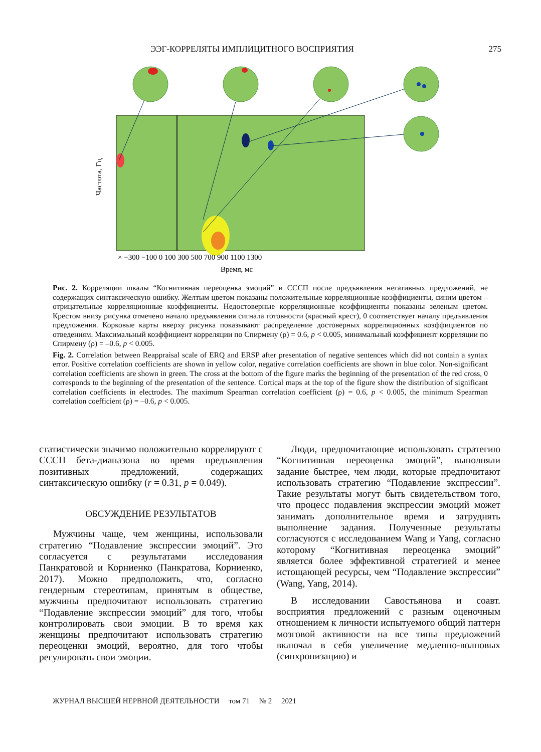ЭЭГ-КОРРЕЛЯТЫ ИМПЛИЦИТНОГО ВОСПРИЯТИЯ 275
Частота, Гц
× −300 −100 0 100 300 500 700 900 1100 1300
Время, мс
Рис. 2. Корреляции шкалы “Когнитивная переоценка эмоций” и СССП после предъявления негативных предложений, не содержащих синтаксическую ошибку. Желтым цветом показаны положительные корреляционные коэффициенты, синим цветом – отрицательные корреляционные коэффициенты. Недостоверные корреляционные коэффициенты показаны зеленым цветом. Крестом внизу рисунка отмечено начало предъявления сигнала готовности (красный крест), 0 соответствует началу предъявления предложения. Корковые карты вверху рисунка показывают распределение достоверных корреляционных коэффициентов по отведениям. Максимальный коэффициент корреляции по Спирмену (ρ) = 0.6, p < 0.005, минимальный коэффициент корреляции по Спирмену (ρ) = –0.6, p < 0.005.
Fig. 2. Correlation between Reappraisal scale of ERQ and ERSP after presentation of negative sentences which did not contain a syntax error. Positive correlation coefficients are shown in yellow color, negative correlation coefficients are shown in blue color. Non-significant correlation coefficients are shown in green. The cross at the bottom of the figure marks the beginning of the presentation of the red cross, 0 corresponds to the beginning of the presentation of the sentence. Cortical maps at the top of the figure show the distribution of significant correlation coefficients in electrodes. The maximum Spearman correlation coefficient (ρ) = 0.6, p < 0.005, the minimum Spearman correlation coefficient (ρ) = –0.6, p < 0.005.
статистически значимо положительно коррелируют с СССП бета-диапазона во время предъявления позитивных предложений, содержащих синтаксическую ошибку (r = 0.31, p = 0.049).
ОБСУЖДЕНИЕ РЕЗУЛЬТАТОВ
Мужчины чаще, чем женщины, использовали стратегию “Подавление экспрессии эмоций”. Это согласуется с результатами исследования Панкратовой и Корниенко (Панкратова, Корниенко, 2017). Можно предположить, что, согласно гендерным стереотипам, принятым в обществе, мужчины предпочитают использовать стратегию “Подавление экспрессии эмоций” для того, чтобы контролировать свои эмоции. В то время как женщины предпочитают использовать стратегию переоценки эмоций, вероятно, для того чтобы регулировать свои эмоции.
Люди, предпочитающие использовать стратегию “Когнитивная переоценка эмоций”, выполняли задание быстрее, чем люди, которые предпочитают использовать стратегию “Подавление экспрессии”. Такие результаты могут быть свидетельством того, что процесс подавления экспрессии эмоций может занимать дополнительное время и затруднять выполнение задания. Полученные результаты согласуются с исследованием Wang и Yang, согласно которому “Когнитивная переоценка эмоций” является более эффективной стратегией и менее истощающей ресурсы, чем “Подавление экспрессии” (Wang, Yang, 2014).
В исследовании Савостьянова и соавт. восприятия предложений с разным оценочным отношением к личности испытуемого общий паттерн мозговой активности на все типы предложений включал в себя увеличение медленно-волновых (синхронизацию) и
ЖУРНАЛ ВЫСШЕЙ НЕРВНОЙ ДЕЯТЕЛЬНОСТИ том 71 № 2 2021